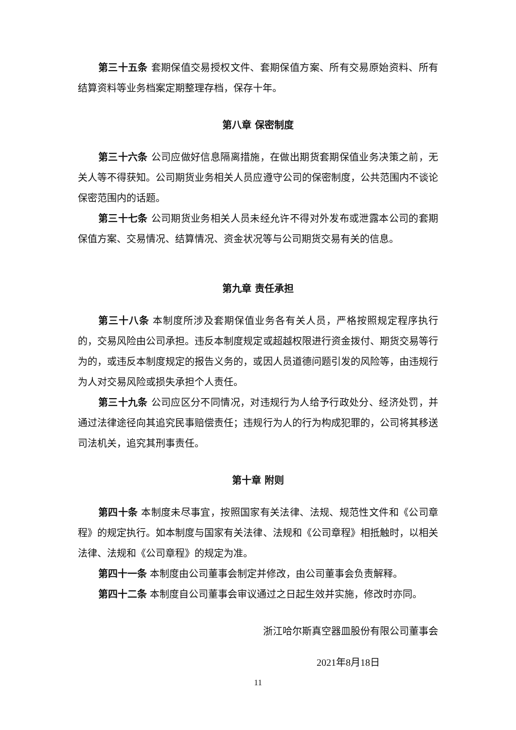第三十五条 套期保值交易授权文件、套期保值方案、所有交易原始资料、所有结算资料等业务档案定期整理存档，保存十年。
第八章 保密制度
第三十六条 公司应做好信息隔离措施，在做出期货套期保值业务决策之前，无关人等不得获知。公司期货业务相关人员应遵守公司的保密制度，公共范围内不谈论保密范围内的话题。
第三十七条 公司期货业务相关人员未经允许不得对外发布或泄露本公司的套期保值方案、交易情况、结算情况、资金状况等与公司期货交易有关的信息。
第九章 责任承担
第三十八条 本制度所涉及套期保值业务各有关人员，严格按照规定程序执行的，交易风险由公司承担。违反本制度规定或超越权限进行资金拨付、期货交易等行为的，或违反本制度规定的报告义务的，或因人员道德问题引发的风险等，由违规行为人对交易风险或损失承担个人责任。
第三十九条 公司应区分不同情况，对违规行为人给予行政处分、经济处罚，并通过法律途径向其追究民事赔偿责任；违规行为人的行为构成犯罪的，公司将其移送司法机关，追究其刑事责任。
第十章 附则
第四十条 本制度未尽事宜，按照国家有关法律、法规、规范性文件和《公司章程》的规定执行。如本制度与国家有关法律、法规和《公司章程》相抵触时，以相关法律、法规和《公司章程》的规定为准。
第四十一条 本制度由公司董事会制定并修改，由公司董事会负责解释。
第四十二条 本制度自公司董事会审议通过之日起生效并实施，修改时亦同。
浙江哈尔斯真空器皿股份有限公司董事会
2021年8月18日
11